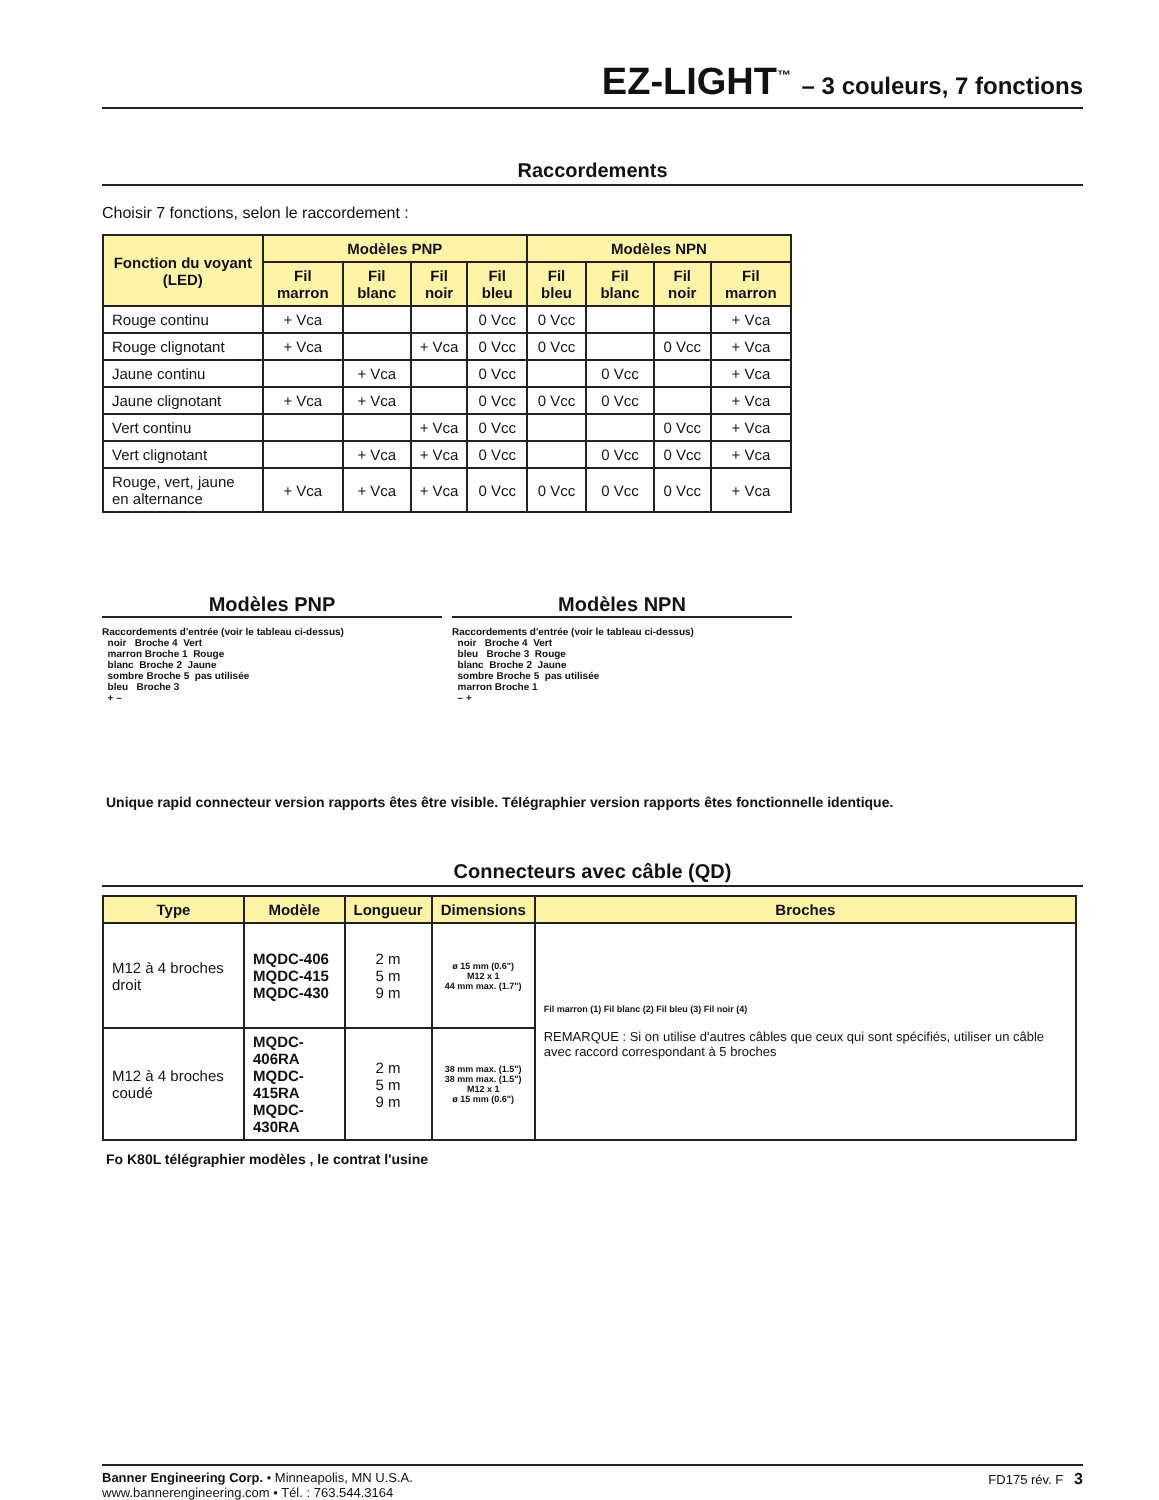EZ-LIGHT<sup>™</sup> – 3 couleurs, 7 fonctions
Raccordements
Choisir 7 fonctions, selon le raccordement :
| Fonction du voyant (LED) | Modèles PNP | | | | Modèles NPN | | | |
| --- | --- | --- | --- | --- | --- | --- | --- | --- |
| | Fil marron | Fil blanc | Fil noir | Fil bleu | Fil bleu | Fil blanc | Fil noir | Fil marron |
| Rouge continu | + Vca | | | 0 Vcc | 0 Vcc | | | + Vca |
| Rouge clignotant | + Vca | | + Vca | 0 Vcc | 0 Vcc | | 0 Vcc | + Vca |
| Jaune continu | | + Vca | | 0 Vcc | | 0 Vcc | | + Vca |
| Jaune clignotant | + Vca | + Vca | | 0 Vcc | 0 Vcc | 0 Vcc | | + Vca |
| Vert continu | | | + Vca | 0 Vcc | | | 0 Vcc | + Vca |
| Vert clignotant | | + Vca | + Vca | 0 Vcc | | 0 Vcc | 0 Vcc | + Vca |
| Rouge, vert, jaune en alternance | + Vca | + Vca | + Vca | 0 Vcc | 0 Vcc | 0 Vcc | 0 Vcc | + Vca |
Modèles PNP
Raccordements d'entrée (voir le tableau ci-dessus)
  noir   Broche 4  Vert
  marron Broche 1  Rouge
  blanc  Broche 2  Jaune
  sombre Broche 5  pas utilisée
  bleu   Broche 3
  + –
Modèles NPN
Raccordements d'entrée (voir le tableau ci-dessus)
  noir   Broche 4  Vert
  bleu   Broche 3  Rouge
  blanc  Broche 2  Jaune
  sombre Broche 5  pas utilisée
  marron Broche 1
  – +
Unique rapid connecteur version rapports êtes être visible. Télégraphier version rapports êtes fonctionnelle identique.
Connecteurs avec câble (QD)
| Type | Modèle | Longueur | Dimensions | Broches |
| --- | --- | --- | --- | --- |
| M12 à 4 broches droit | MQDC-406 MQDC-415 MQDC-430 | 2 m 5 m 9 m | ø 15 mm (0.6") M12 x 1 44 mm max. (1.7") | Fil marron (1) Fil blanc (2) Fil bleu (3) Fil noir (4) REMARQUE : Si on utilise d'autres câbles que ceux qui sont spécifiés, utiliser un câble avec raccord correspondant à 5 broches |
| M12 à 4 broches coudé | MQDC-406RA MQDC-415RA MQDC-430RA | 2 m 5 m 9 m | 38 mm max. (1.5") 38 mm max. (1.5") M12 x 1 ø 15 mm (0.6") | |
Fo K80L télégraphier modèles , le contrat l'usine
Banner Engineering Corp. • Minneapolis, MN U.S.A.
www.bannerengineering.com • Tél. : 763.544.3164
FD175 rév. F 3